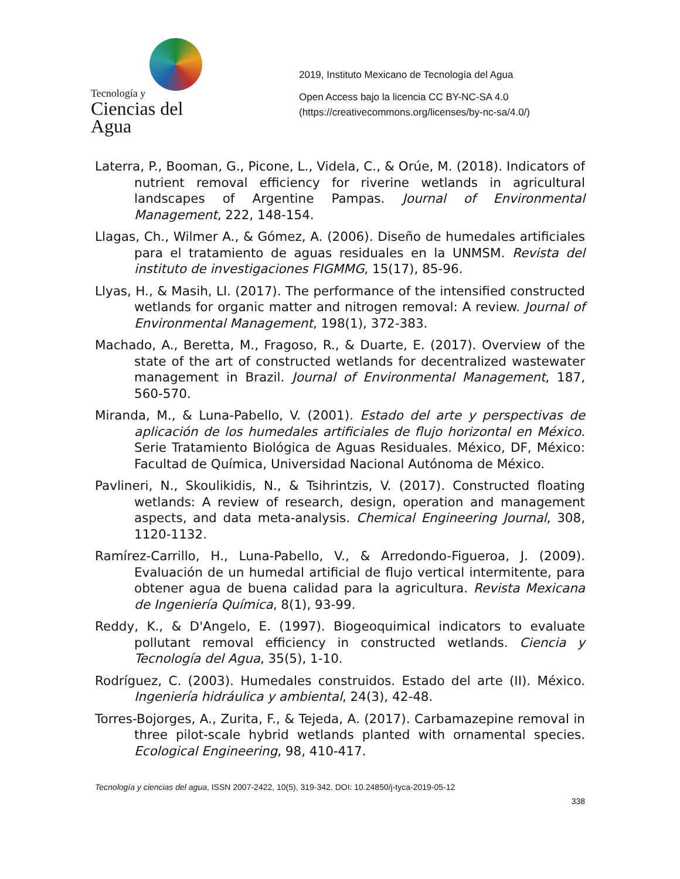Tecnología y
Ciencias del Agua
2019, Instituto Mexicano de Tecnología del Agua
Open Access bajo la licencia CC BY-NC-SA 4.0
(https://creativecommons.org/licenses/by-nc-sa/4.0/)
Laterra, P., Booman, G., Picone, L., Videla, C., & Orúe, M. (2018). Indicators of nutrient removal efficiency for riverine wetlands in agricultural landscapes of Argentine Pampas. Journal of Environmental Management, 222, 148-154.
Llagas, Ch., Wilmer A., & Gómez, A. (2006). Diseño de humedales artificiales para el tratamiento de aguas residuales en la UNMSM. Revista del instituto de investigaciones FIGMMG, 15(17), 85-96.
Llyas, H., & Masih, Ll. (2017). The performance of the intensified constructed wetlands for organic matter and nitrogen removal: A review. Journal of Environmental Management, 198(1), 372-383.
Machado, A., Beretta, M., Fragoso, R., & Duarte, E. (2017). Overview of the state of the art of constructed wetlands for decentralized wastewater management in Brazil. Journal of Environmental Management, 187, 560-570.
Miranda, M., & Luna-Pabello, V. (2001). Estado del arte y perspectivas de aplicación de los humedales artificiales de flujo horizontal en México. Serie Tratamiento Biológica de Aguas Residuales. México, DF, México: Facultad de Química, Universidad Nacional Autónoma de México.
Pavlineri, N., Skoulikidis, N., & Tsihrintzis, V. (2017). Constructed floating wetlands: A review of research, design, operation and management aspects, and data meta-analysis. Chemical Engineering Journal, 308, 1120-1132.
Ramírez-Carrillo, H., Luna-Pabello, V., & Arredondo-Figueroa, J. (2009). Evaluación de un humedal artificial de flujo vertical intermitente, para obtener agua de buena calidad para la agricultura. Revista Mexicana de Ingeniería Química, 8(1), 93-99.
Reddy, K., & D'Angelo, E. (1997). Biogeoquimical indicators to evaluate pollutant removal efficiency in constructed wetlands. Ciencia y Tecnología del Agua, 35(5), 1-10.
Rodríguez, C. (2003). Humedales construidos. Estado del arte (II). México. Ingeniería hidráulica y ambiental, 24(3), 42-48.
Torres-Bojorges, A., Zurita, F., & Tejeda, A. (2017). Carbamazepine removal in three pilot-scale hybrid wetlands planted with ornamental species. Ecological Engineering, 98, 410-417.
Tecnología y ciencias del agua, ISSN 2007-2422, 10(5), 319-342. DOI: 10.24850/j-tyca-2019-05-12
338